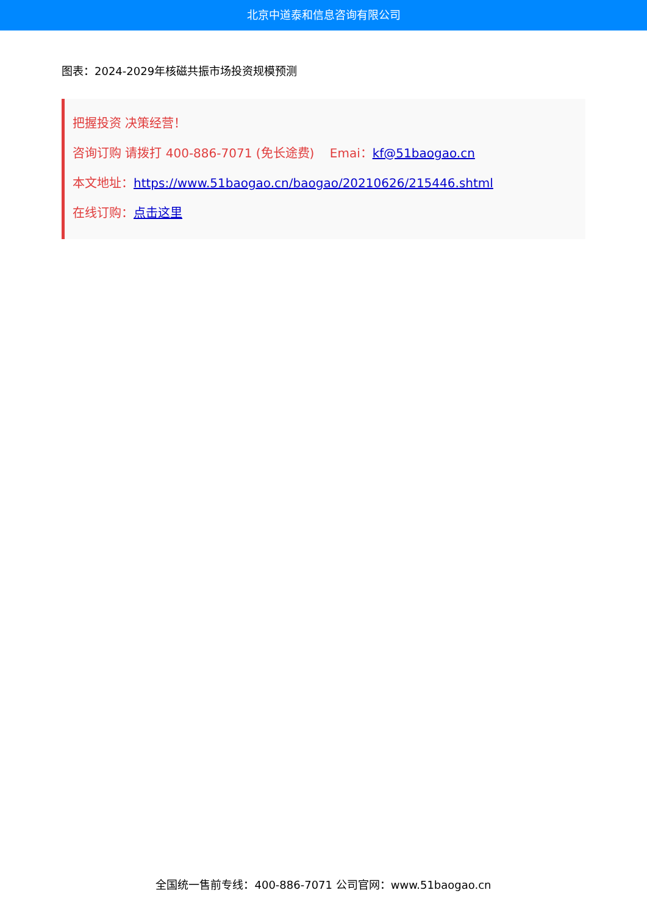北京中道泰和信息咨询有限公司
图表：2024-2029年核磁共振市场投资规模预测
把握投资 决策经营！
咨询订购 请拨打 400-886-7071 (免长途费) Emai：kf@51baogao.cn
本文地址：https://www.51baogao.cn/baogao/20210626/215446.shtml
在线订购：点击这里
全国统一售前专线：400-886-7071 公司官网：www.51baogao.cn